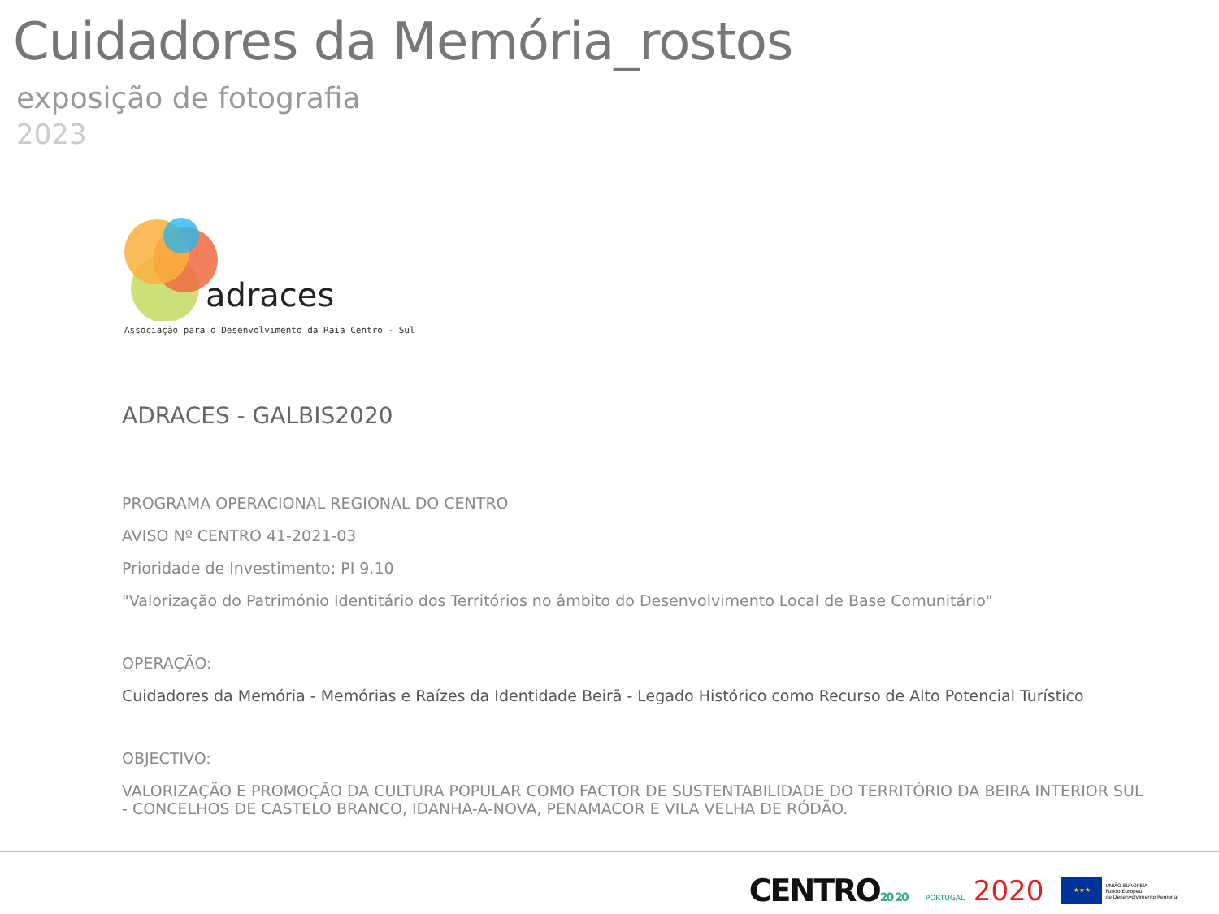Cuidadores da Memória_rostos
exposição de fotografia
2023
adraces
Associação para o Desenvolvimento da Raia Centro - Sul
ADRACES - GALBIS2020
PROGRAMA OPERACIONAL REGIONAL DO CENTRO
AVISO Nº CENTRO 41-2021-03
Prioridade de Investimento: PI 9.10
"Valorização do Património Identitário dos Territórios no âmbito do Desenvolvimento Local de Base Comunitário"
OPERAÇÃO:
Cuidadores da Memória - Memórias e Raízes da Identidade Beirã - Legado Histórico como Recurso de Alto Potencial Turístico
OBJECTIVO:
VALORIZAÇÃO E PROMOÇÃO DA CULTURA POPULAR COMO FACTOR DE SUSTENTABILIDADE DO TERRITÓRIO DA BEIRA INTERIOR SUL
- CONCELHOS DE CASTELO BRANCO, IDANHA-A-NOVA, PENAMACOR E VILA VELHA DE RÓDÃO.
CENTRO20 20
PORTUGAL 2020
★★★
UNIÃO EUROPEIA
Fundo Europeu
de Desenvolvimento Regional